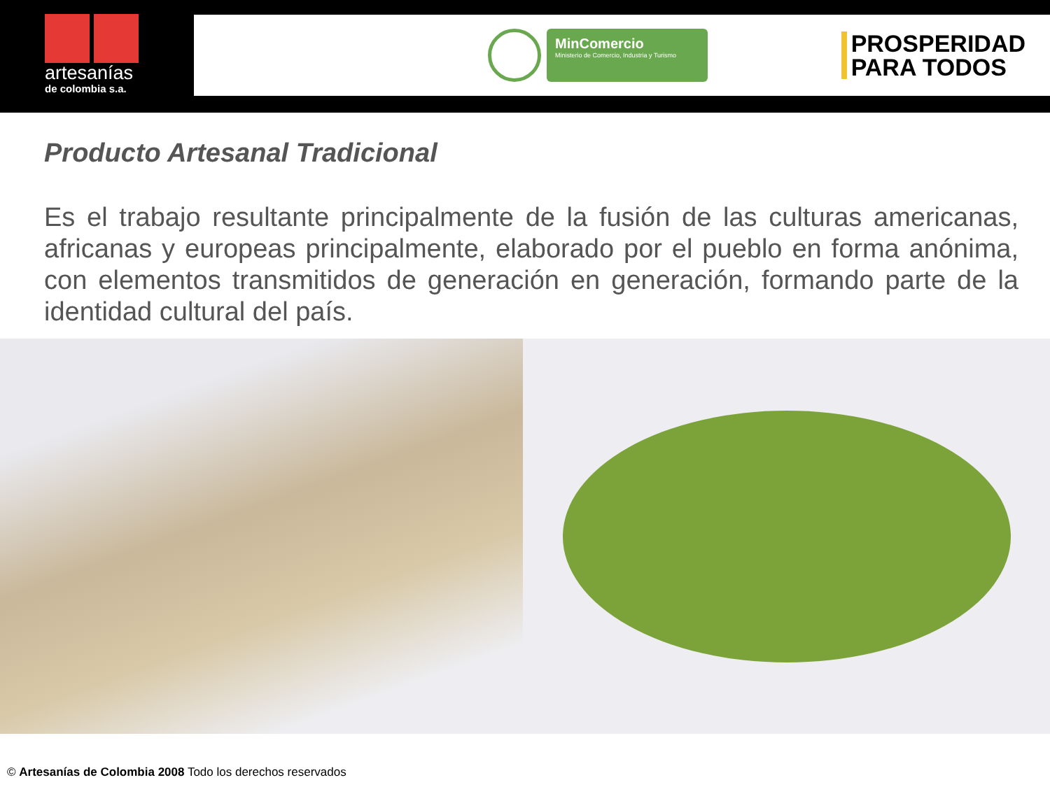artesanías
de colombia s.a.
MinComercio
Ministerio de Comercio, Industria y Turismo
PROSPERIDAD
PARA TODOS
Producto Artesanal Tradicional
Es el trabajo resultante principalmente de la fusión de las culturas americanas, africanas y europeas principalmente, elaborado por el pueblo en forma anónima, con elementos transmitidos de generación en generación, formando parte de la identidad cultural del país.
© Artesanías de Colombia 2008 Todo los derechos reservados